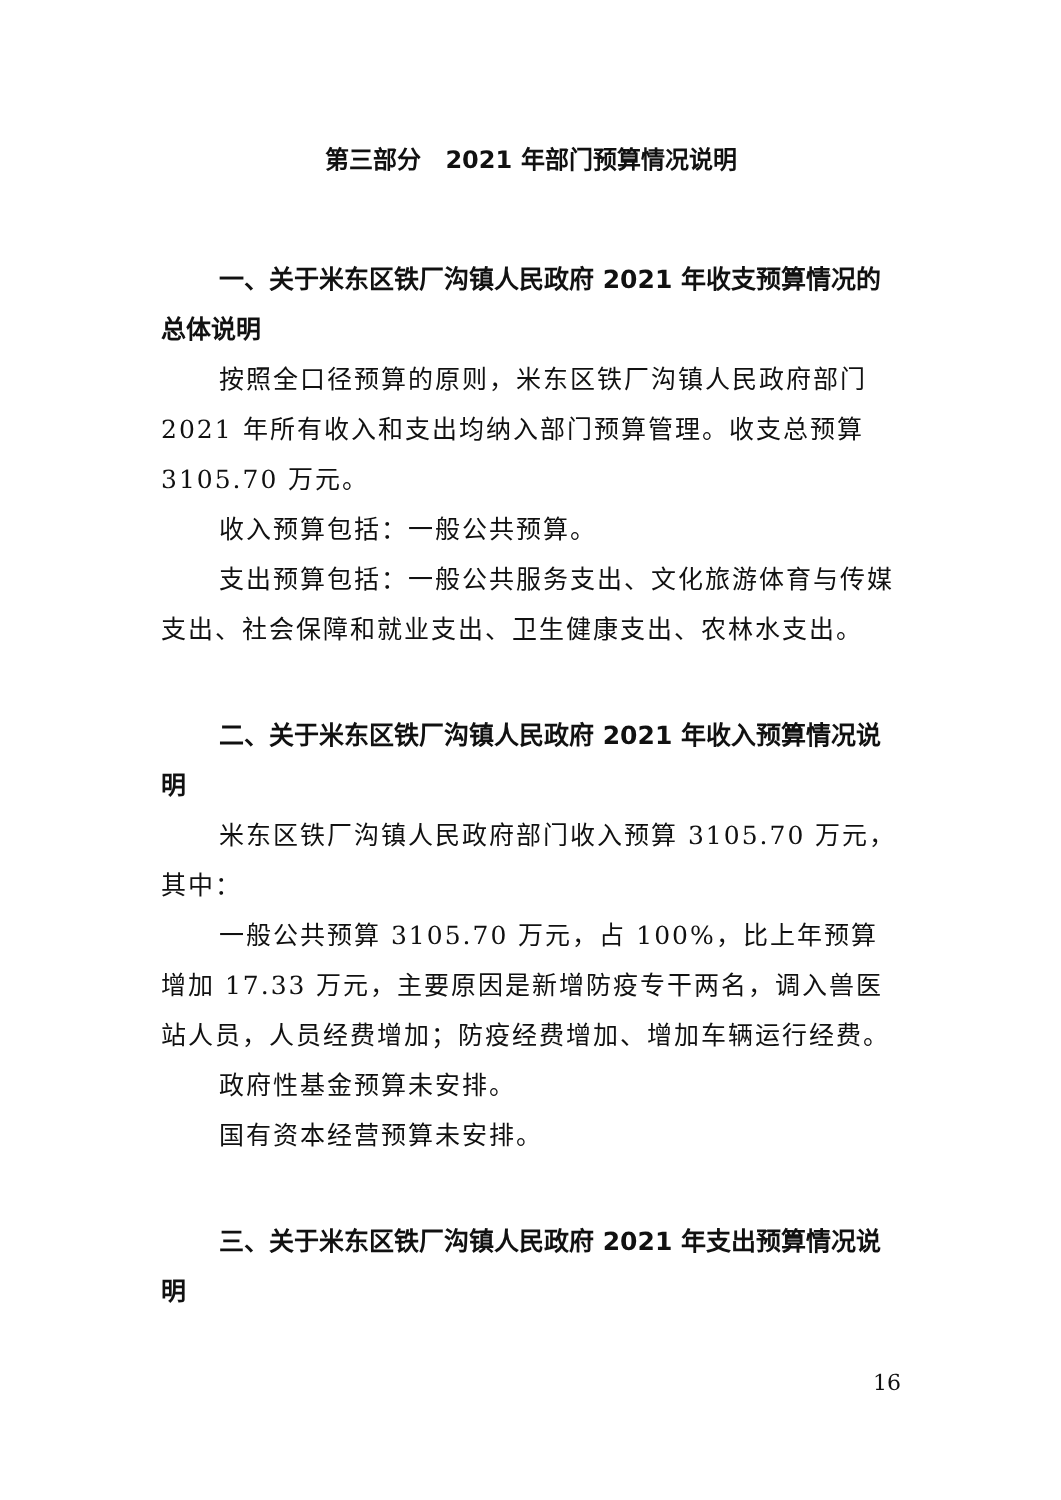第三部分　2021 年部门预算情况说明
一、关于米东区铁厂沟镇人民政府 2021 年收支预算情况的总体说明
按照全口径预算的原则，米东区铁厂沟镇人民政府部门 2021 年所有收入和支出均纳入部门预算管理。收支总预算 3105.70 万元。
收入预算包括：一般公共预算。
支出预算包括：一般公共服务支出、文化旅游体育与传媒支出、社会保障和就业支出、卫生健康支出、农林水支出。
二、关于米东区铁厂沟镇人民政府 2021 年收入预算情况说明
米东区铁厂沟镇人民政府部门收入预算 3105.70 万元，其中：
一般公共预算 3105.70 万元，占 100%，比上年预算增加 17.33 万元，主要原因是新增防疫专干两名，调入兽医站人员，人员经费增加；防疫经费增加、增加车辆运行经费。
政府性基金预算未安排。
国有资本经营预算未安排。
三、关于米东区铁厂沟镇人民政府 2021 年支出预算情况说明
16